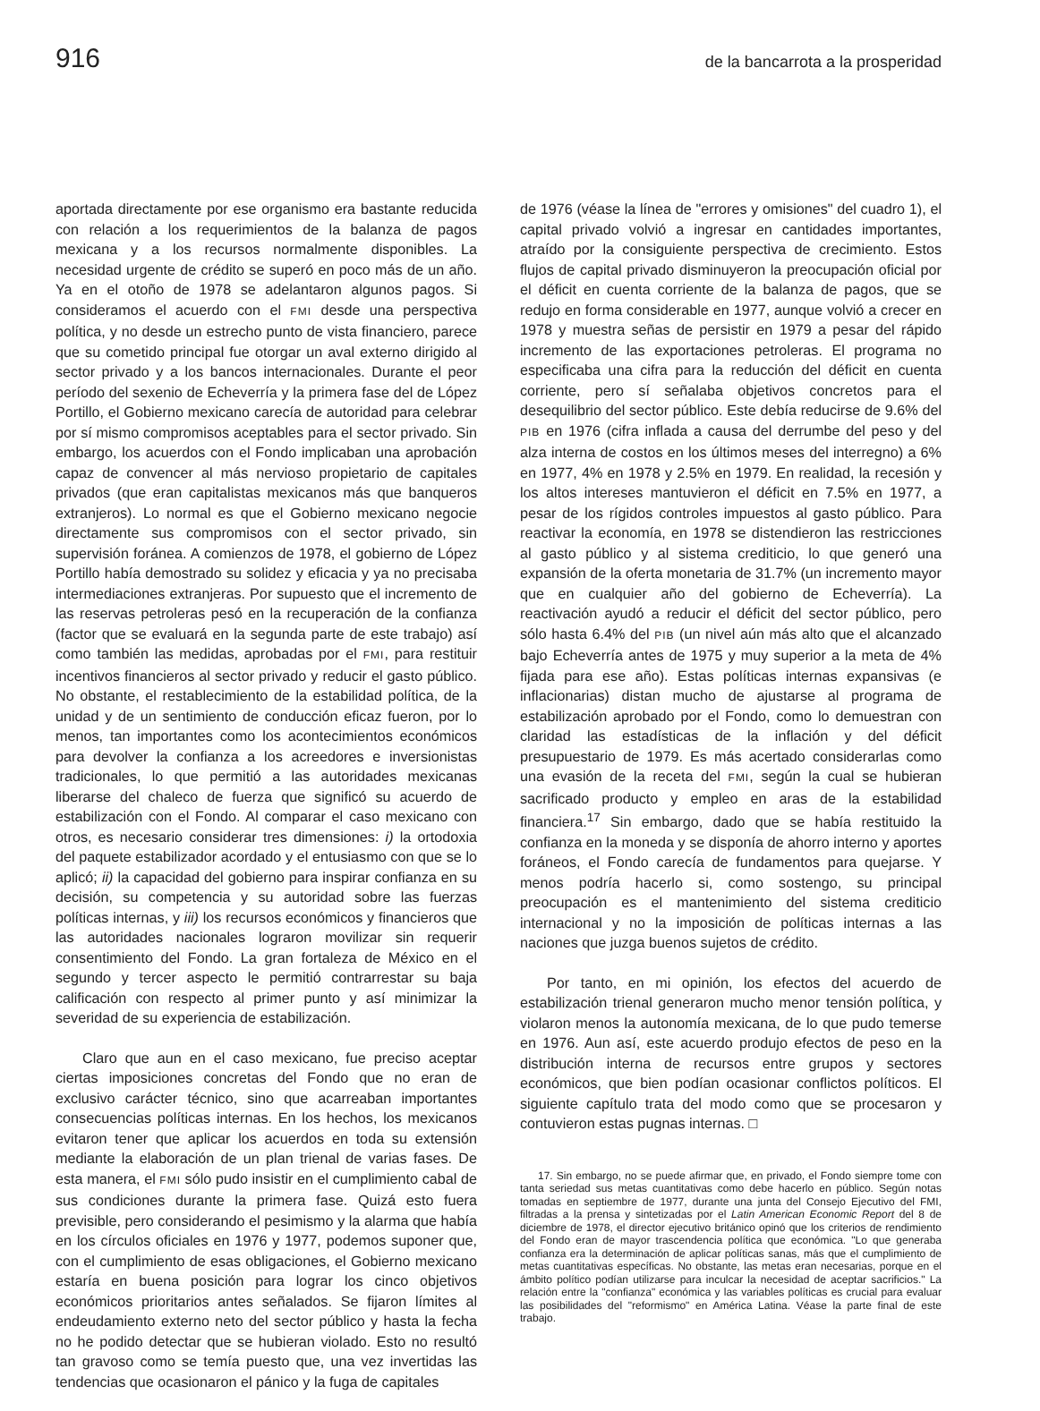916 de la bancarrota a la prosperidad
aportada directamente por ese organismo era bastante reducida con relación a los requerimientos de la balanza de pagos mexicana y a los recursos normalmente disponibles. La necesidad urgente de crédito se superó en poco más de un año. Ya en el otoño de 1978 se adelantaron algunos pagos. Si consideramos el acuerdo con el FMI desde una perspectiva política, y no desde un estrecho punto de vista financiero, parece que su cometido principal fue otorgar un aval externo dirigido al sector privado y a los bancos internacionales. Durante el peor período del sexenio de Echeverría y la primera fase del de López Portillo, el Gobierno mexicano carecía de autoridad para celebrar por sí mismo compromisos aceptables para el sector privado. Sin embargo, los acuerdos con el Fondo implicaban una aprobación capaz de convencer al más nervioso propietario de capitales privados (que eran capitalistas mexicanos más que banqueros extranjeros). Lo normal es que el Gobierno mexicano negocie directamente sus compromisos con el sector privado, sin supervisión foránea. A comienzos de 1978, el gobierno de López Portillo había demostrado su solidez y eficacia y ya no precisaba intermediaciones extranjeras. Por supuesto que el incremento de las reservas petroleras pesó en la recuperación de la confianza (factor que se evaluará en la segunda parte de este trabajo) así como también las medidas, aprobadas por el FMI, para restituir incentivos financieros al sector privado y reducir el gasto público. No obstante, el restablecimiento de la estabilidad política, de la unidad y de un sentimiento de conducción eficaz fueron, por lo menos, tan importantes como los acontecimientos económicos para devolver la confianza a los acreedores e inversionistas tradicionales, lo que permitió a las autoridades mexicanas liberarse del chaleco de fuerza que significó su acuerdo de estabilización con el Fondo. Al comparar el caso mexicano con otros, es necesario considerar tres dimensiones: i) la ortodoxia del paquete estabilizador acordado y el entusiasmo con que se lo aplicó; ii) la capacidad del gobierno para inspirar confianza en su decisión, su competencia y su autoridad sobre las fuerzas políticas internas, y iii) los recursos económicos y financieros que las autoridades nacionales lograron movilizar sin requerir consentimiento del Fondo. La gran fortaleza de México en el segundo y tercer aspecto le permitió contrarrestar su baja calificación con respecto al primer punto y así minimizar la severidad de su experiencia de estabilización.
Claro que aun en el caso mexicano, fue preciso aceptar ciertas imposiciones concretas del Fondo que no eran de exclusivo carácter técnico, sino que acarreaban importantes consecuencias políticas internas. En los hechos, los mexicanos evitaron tener que aplicar los acuerdos en toda su extensión mediante la elaboración de un plan trienal de varias fases. De esta manera, el FMI sólo pudo insistir en el cumplimiento cabal de sus condiciones durante la primera fase. Quizá esto fuera previsible, pero considerando el pesimismo y la alarma que había en los círculos oficiales en 1976 y 1977, podemos suponer que, con el cumplimiento de esas obligaciones, el Gobierno mexicano estaría en buena posición para lograr los cinco objetivos económicos prioritarios antes señalados. Se fijaron límites al endeudamiento externo neto del sector público y hasta la fecha no he podido detectar que se hubieran violado. Esto no resultó tan gravoso como se temía puesto que, una vez invertidas las tendencias que ocasionaron el pánico y la fuga de capitales
de 1976 (véase la línea de "errores y omisiones" del cuadro 1), el capital privado volvió a ingresar en cantidades importantes, atraído por la consiguiente perspectiva de crecimiento. Estos flujos de capital privado disminuyeron la preocupación oficial por el déficit en cuenta corriente de la balanza de pagos, que se redujo en forma considerable en 1977, aunque volvió a crecer en 1978 y muestra señas de persistir en 1979 a pesar del rápido incremento de las exportaciones petroleras. El programa no especificaba una cifra para la reducción del déficit en cuenta corriente, pero sí señalaba objetivos concretos para el desequilibrio del sector público. Este debía reducirse de 9.6% del PIB en 1976 (cifra inflada a causa del derrumbe del peso y del alza interna de costos en los últimos meses del interregno) a 6% en 1977, 4% en 1978 y 2.5% en 1979. En realidad, la recesión y los altos intereses mantuvieron el déficit en 7.5% en 1977, a pesar de los rígidos controles impuestos al gasto público. Para reactivar la economía, en 1978 se distendieron las restricciones al gasto público y al sistema crediticio, lo que generó una expansión de la oferta monetaria de 31.7% (un incremento mayor que en cualquier año del gobierno de Echeverría). La reactivación ayudó a reducir el déficit del sector público, pero sólo hasta 6.4% del PIB (un nivel aún más alto que el alcanzado bajo Echeverría antes de 1975 y muy superior a la meta de 4% fijada para ese año). Estas políticas internas expansivas (e inflacionarias) distan mucho de ajustarse al programa de estabilización aprobado por el Fondo, como lo demuestran con claridad las estadísticas de la inflación y del déficit presupuestario de 1979. Es más acertado considerarlas como una evasión de la receta del FMI, según la cual se hubieran sacrificado producto y empleo en aras de la estabilidad financiera.<sup>17</sup> Sin embargo, dado que se había restituido la confianza en la moneda y se disponía de ahorro interno y aportes foráneos, el Fondo carecía de fundamentos para quejarse. Y menos podría hacerlo si, como sostengo, su principal preocupación es el mantenimiento del sistema crediticio internacional y no la imposición de políticas internas a las naciones que juzga buenos sujetos de crédito.
Por tanto, en mi opinión, los efectos del acuerdo de estabilización trienal generaron mucho menor tensión política, y violaron menos la autonomía mexicana, de lo que pudo temerse en 1976. Aun así, este acuerdo produjo efectos de peso en la distribución interna de recursos entre grupos y sectores económicos, que bien podían ocasionar conflictos políticos. El siguiente capítulo trata del modo como que se procesaron y contuvieron estas pugnas internas. □
17. Sin embargo, no se puede afirmar que, en privado, el Fondo siempre tome con tanta seriedad sus metas cuantitativas como debe hacerlo en público. Según notas tomadas en septiembre de 1977, durante una junta del Consejo Ejecutivo del FMI, filtradas a la prensa y sintetizadas por el Latin American Economic Report del 8 de diciembre de 1978, el director ejecutivo británico opinó que los criterios de rendimiento del Fondo eran de mayor trascendencia política que económica. "Lo que generaba confianza era la determinación de aplicar políticas sanas, más que el cumplimiento de metas cuantitativas específicas. No obstante, las metas eran necesarias, porque en el ámbito político podían utilizarse para inculcar la necesidad de aceptar sacrificios." La relación entre la "confianza" económica y las variables políticas es crucial para evaluar las posibilidades del "reformismo" en América Latina. Véase la parte final de este trabajo.